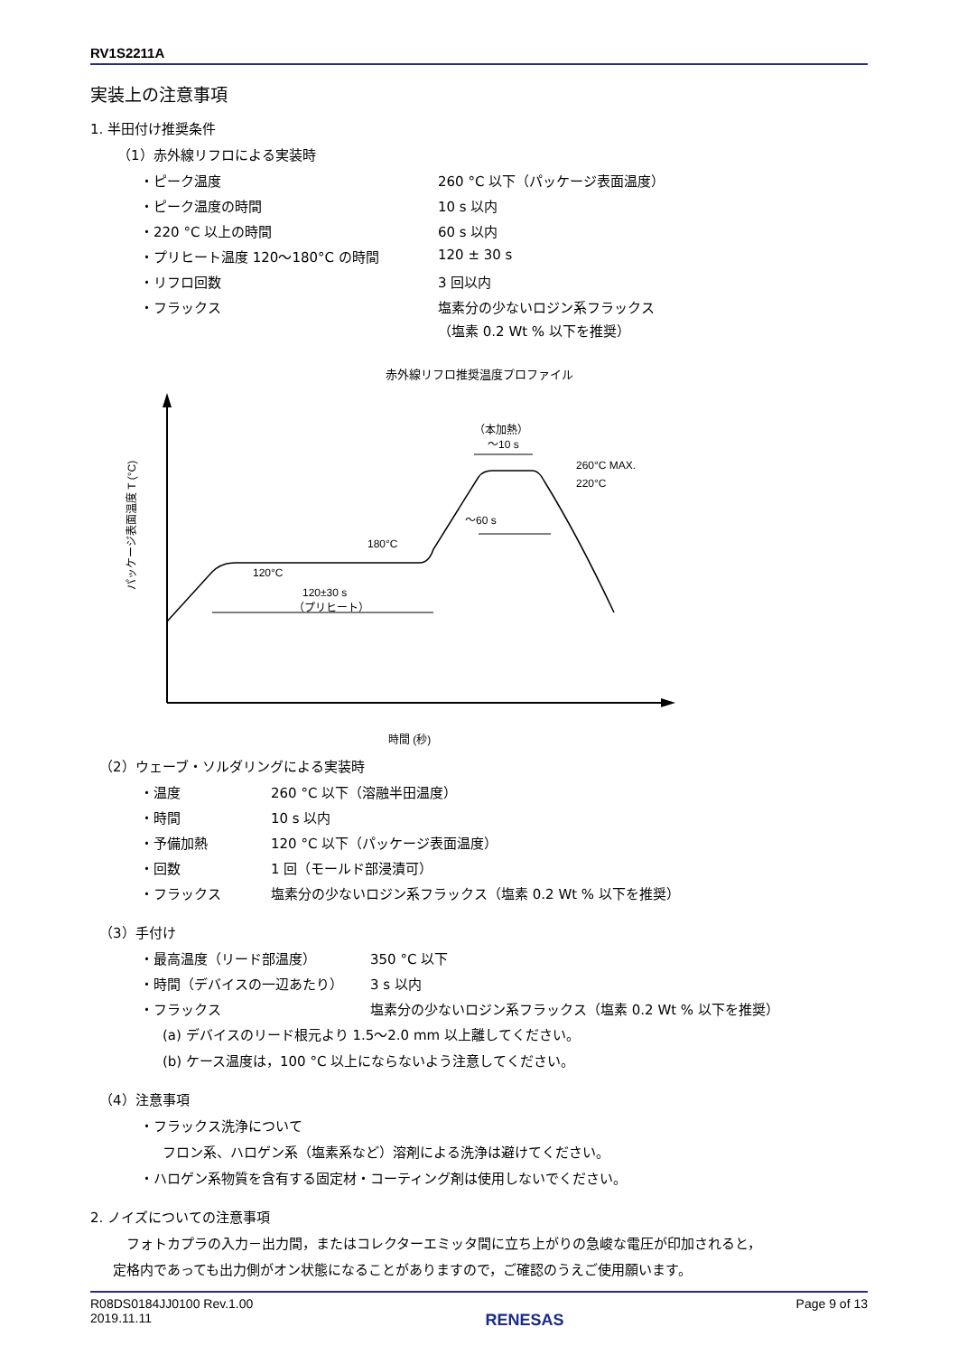RV1S2211A
実装上の注意事項
1. 半田付け推奨条件
（1）赤外線リフロによる実装時
・ピーク温度 260 °C 以下（パッケージ表面温度）
・ピーク温度の時間 10 s 以内
・220 °C 以上の時間 60 s 以内
・プリヒート温度 120～180°C の時間 120 ± 30 s
・リフロ回数 3 回以内
・フラックス 塩素分の少ないロジン系フラックス
（塩素 0.2 Wt % 以下を推奨）
赤外線リフロ推奨温度プロファイル
パッケージ表面温度 T (°C)
120°C
180°C
260°C MAX.
220°C
120±30 s
（プリヒート）
（本加熱）
～10 s
～60 s
時間 (秒)
（2）ウェーブ・ソルダリングによる実装時
・温度 260 °C 以下（溶融半田温度）
・時間 10 s 以内
・予備加熱 120 °C 以下（パッケージ表面温度）
・回数 1 回（モールド部浸漬可）
・フラックス 塩素分の少ないロジン系フラックス（塩素 0.2 Wt % 以下を推奨）
（3）手付け
・最高温度（リード部温度） 350 °C 以下
・時間（デバイスの一辺あたり） 3 s 以内
・フラックス 塩素分の少ないロジン系フラックス（塩素 0.2 Wt % 以下を推奨）
(a) デバイスのリード根元より 1.5～2.0 mm 以上離してください。
(b) ケース温度は，100 °C 以上にならないよう注意してください。
（4）注意事項
・フラックス洗浄について
フロン系、ハロゲン系（塩素系など）溶剤による洗浄は避けてください。
・ハロゲン系物質を含有する固定材・コーティング剤は使用しないでください。
2. ノイズについての注意事項
フォトカプラの入力－出力間，またはコレクターエミッタ間に立ち上がりの急峻な電圧が印加されると，
定格内であっても出力側がオン状態になることがありますので，ご確認のうえご使用願います。
R08DS0184JJ0100 Rev.1.00
2019.11.11 RENESAS Page 9 of 13